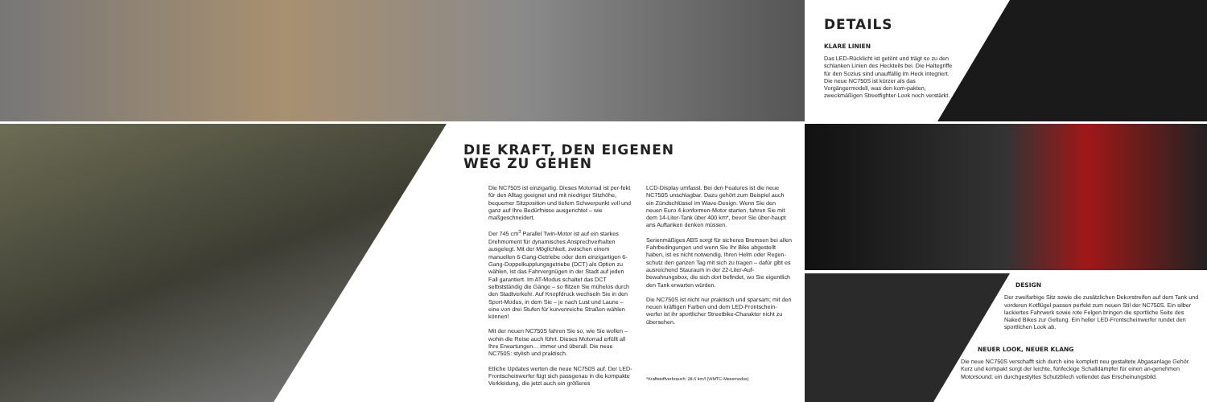DETAILS
KLARE LINIEN
Das LED-Rücklicht ist getönt und trägt so zu den schlanken Linien des Heckteils bei. Die Haltegriffe für den Sozius sind unauffällig im Heck integriert. Die neue NC750S ist kürzer als das Vorgängermodell, was den kom-pakten, zweckmäßigen Streetfighter-Look noch verstärkt.
DIE KRAFT, DEN EIGENEN
WEG ZU GEHEN
Die NC750S ist einzigartig. Dieses Motorrad ist per-fekt für den Alltag geeignet und mit niedriger Sitzhöhe, bequemer Sitzposition und tiefem Schwerpunkt voll und ganz auf Ihre Bedürfnisse ausgerichtet – wie maßgeschneidert.
Der 745 cm<sup>3</sup> Parallel Twin-Motor ist auf ein starkes Drehmoment für dynamisches Ansprechverhalten ausgelegt. Mit der Möglichkeit, zwischen einem manuellen 6-Gang-Getriebe oder dem einzigartigen 6-Gang-Doppelkupplungsgetriebe (DCT) als Option zu wählen, ist das Fahrvergnügen in der Stadt auf jeden Fall garantiert. Im AT-Modus schaltet das DCT selbstständig die Gänge – so flitzen Sie mühelos durch den Stadtverkehr. Auf Knopfdruck wechseln Sie in den Sport-Modus, in dem Sie – je nach Lust und Laune – eine von drei Stufen für kurvenreiche Straßen wählen können!
Mit der neuen NC750S fahren Sie so, wie Sie wollen – wohin die Reise auch führt. Dieses Motorrad erfüllt all Ihre Erwartungen… immer und überall. Die neue NC750S: stylish und praktisch.
Etliche Updates werten die neue NC750S auf. Der LED-Frontscheinwerfer fügt sich passgenau in die kompakte Verkleidung, die jetzt auch ein größeres
LCD-Display umfasst. Bei den Features ist die neue NC750S unschlagbar. Dazu gehört zum Beispiel auch ein Zündschlüssel im Wave-Design. Wenn Sie den neuen Euro 4-konformen-Motor starten, fahren Sie mit dem 14-Liter-Tank über 400 km*, bevor Sie über-haupt ans Auftanken denken müssen.
Serienmäßiges ABS sorgt für sicheres Bremsen bei allen Fahrbedingungen und wenn Sie Ihr Bike abgestellt haben, ist es nicht notwendig, Ihren Helm oder Regen-schutz den ganzen Tag mit sich zu tragen – dafür gibt es ausreichend Stauraum in der 22-Liter-Auf-bewahrungsbox, die sich dort befindet, wo Sie eigentlich den Tank erwarten würden.
Die NC750S ist nicht nur praktisch und sparsam; mit den neuen kräftigen Farben und dem LED-Frontschein-werfer ist ihr sportlicher Streetbike-Charakter nicht zu übersehen.
*Kraftstoffverbrauch: 28,6 km/l (WMTC-Messmodus)
DESIGN
Der zweifarbige Sitz sowie die zusätzlichen Dekorstreifen auf dem Tank und vorderen Kotflügel passen perfekt zum neuen Stil der NC750S. Ein silber lackiertes Fahrwerk sowie rote Felgen bringen die sportliche Seite des Naked Bikes zur Geltung. Ein heller LED-Frontscheinwerfer rundet den sportlichen Look ab.
NEUER LOOK, NEUER KLANG
Die neue NC750S verschafft sich durch eine komplett neu gestaltete Abgasanlage Gehör. Kurz und kompakt sorgt der leichte, fünfeckige Schalldämpfer für einen an-genehmen Motorsound; ein durchgestyltes Schutzblech vollendet das Erscheinungsbild.